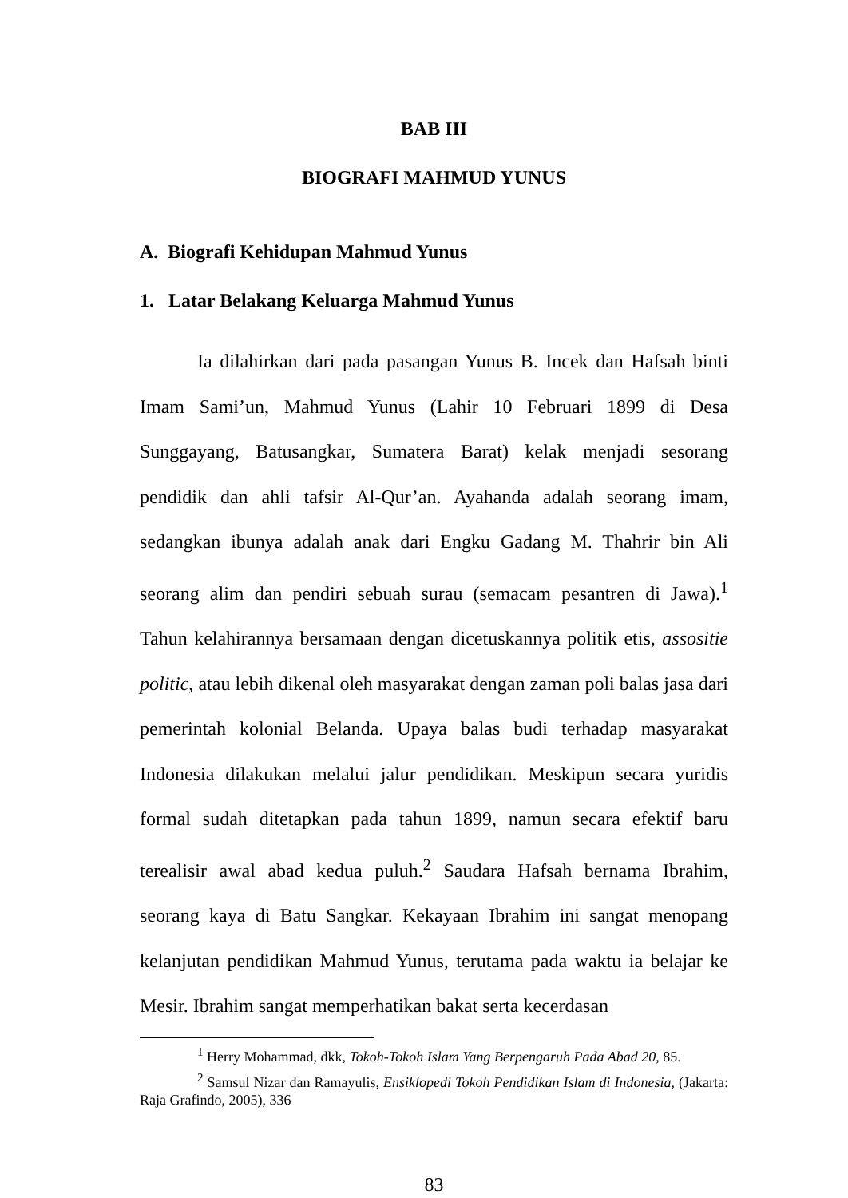BAB III
BIOGRAFI MAHMUD YUNUS
A. Biografi Kehidupan Mahmud Yunus
1. Latar Belakang Keluarga Mahmud Yunus
Ia dilahirkan dari pada pasangan Yunus B. Incek dan Hafsah binti Imam Sami’un, Mahmud Yunus (Lahir 10 Februari 1899 di Desa Sunggayang, Batusangkar, Sumatera Barat) kelak menjadi sesorang pendidik dan ahli tafsir Al-Qur’an. Ayahanda adalah seorang imam, sedangkan ibunya adalah anak dari Engku Gadang M. Thahrir bin Ali seorang alim dan pendiri sebuah surau (semacam pesantren di Jawa).<sup>1</sup> Tahun kelahirannya bersamaan dengan dicetuskannya politik etis, assositie politic, atau lebih dikenal oleh masyarakat dengan zaman poli balas jasa dari pemerintah kolonial Belanda. Upaya balas budi terhadap masyarakat Indonesia dilakukan melalui jalur pendidikan. Meskipun secara yuridis formal sudah ditetapkan pada tahun 1899, namun secara efektif baru terealisir awal abad kedua puluh.<sup>2</sup> Saudara Hafsah bernama Ibrahim, seorang kaya di Batu Sangkar. Kekayaan Ibrahim ini sangat menopang kelanjutan pendidikan Mahmud Yunus, terutama pada waktu ia belajar ke Mesir. Ibrahim sangat memperhatikan bakat serta kecerdasan
<sup>1</sup> Herry Mohammad, dkk, Tokoh-Tokoh Islam Yang Berpengaruh Pada Abad 20, 85.
<sup>2</sup> Samsul Nizar dan Ramayulis, Ensiklopedi Tokoh Pendidikan Islam di Indonesia, (Jakarta: Raja Grafindo, 2005), 336
83